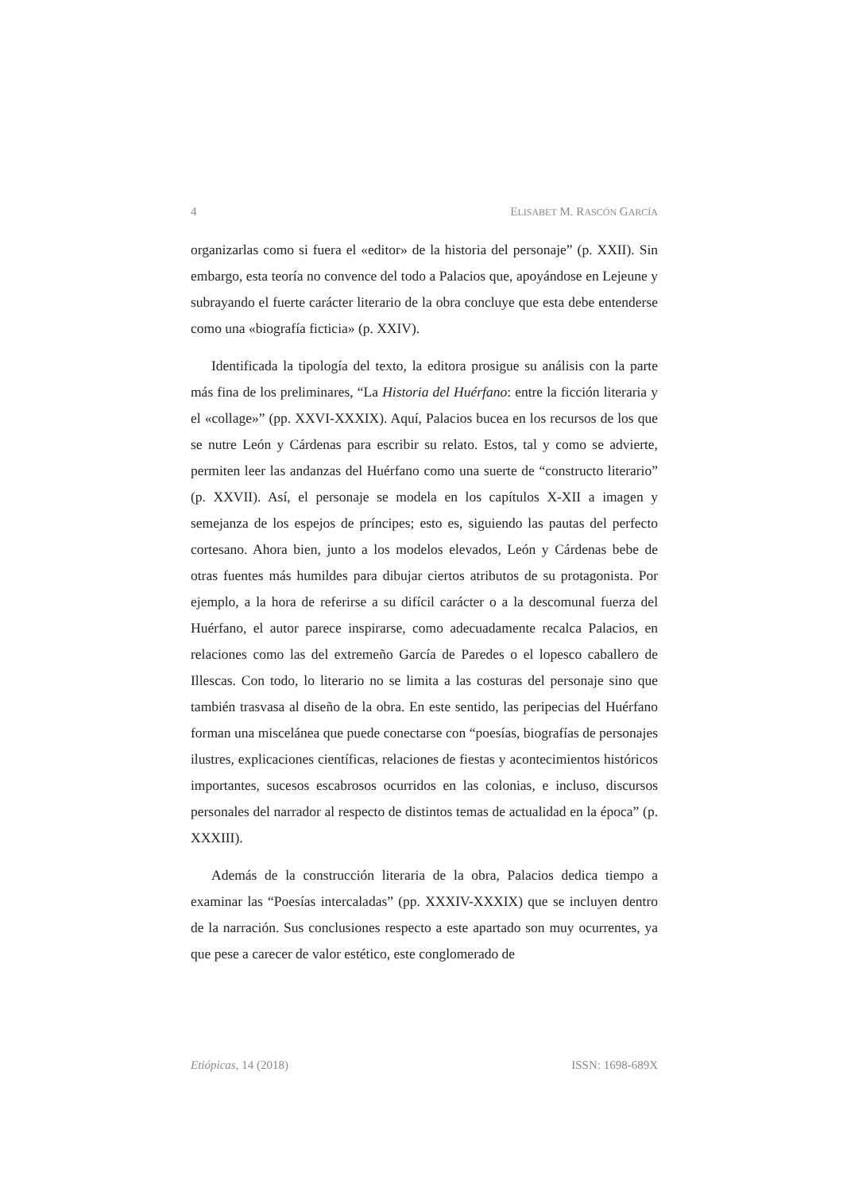4 ELISABET M. RASCÓN GARCÍA
organizarlas como si fuera el «editor» de la historia del personaje” (p. XXII). Sin embargo, esta teoría no convence del todo a Palacios que, apoyándose en Lejeune y subrayando el fuerte carácter literario de la obra concluye que esta debe entenderse como una «biografía ficticia» (p. XXIV).
Identificada la tipología del texto, la editora prosigue su análisis con la parte más fina de los preliminares, “La Historia del Huérfano: entre la ficción literaria y el «collage»” (pp. XXVI-XXXIX). Aquí, Palacios bucea en los recursos de los que se nutre León y Cárdenas para escribir su relato. Estos, tal y como se advierte, permiten leer las andanzas del Huérfano como una suerte de “constructo literario” (p. XXVII). Así, el personaje se modela en los capítulos X-XII a imagen y semejanza de los espejos de príncipes; esto es, siguiendo las pautas del perfecto cortesano. Ahora bien, junto a los modelos elevados, León y Cárdenas bebe de otras fuentes más humildes para dibujar ciertos atributos de su protagonista. Por ejemplo, a la hora de referirse a su difícil carácter o a la descomunal fuerza del Huérfano, el autor parece inspirarse, como adecuadamente recalca Palacios, en relaciones como las del extremeño García de Paredes o el lopesco caballero de Illescas. Con todo, lo literario no se limita a las costuras del personaje sino que también trasvasa al diseño de la obra. En este sentido, las peripecias del Huérfano forman una miscelánea que puede conectarse con “poesías, biografías de personajes ilustres, explicaciones científicas, relaciones de fiestas y acontecimientos históricos importantes, sucesos escabrosos ocurridos en las colonias, e incluso, discursos personales del narrador al respecto de distintos temas de actualidad en la época” (p. XXXIII).
Además de la construcción literaria de la obra, Palacios dedica tiempo a examinar las “Poesías intercaladas” (pp. XXXIV-XXXIX) que se incluyen dentro de la narración. Sus conclusiones respecto a este apartado son muy ocurrentes, ya que pese a carecer de valor estético, este conglomerado de
Etiópicas, 14 (2018) ISSN: 1698-689X